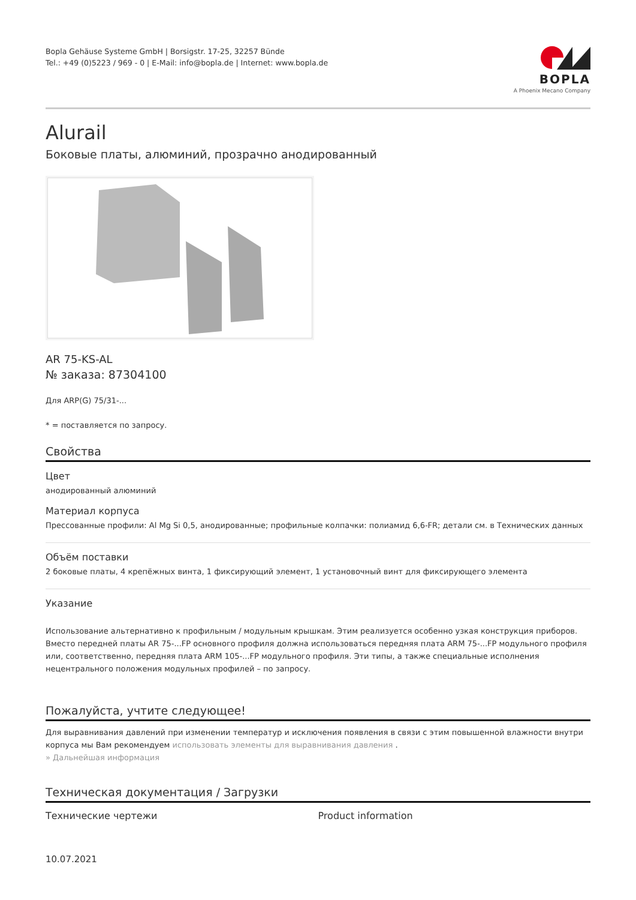Bopla Gehäuse Systeme GmbH | Borsigstr. 17-25, 32257 Bünde
Tel.: +49 (0)5223 / 969 - 0 | E-Mail: info@bopla.de | Internet: www.bopla.de
BOPLA
A Phoenix Mecano Company
Alurail
Боковые платы, алюминий, прозрачно анодированный
AR 75-KS-AL
№ заказа: 87304100
Для ARP(G) 75/31-...
* = поставляется по запросу.
Свойства
Цвет
анодированный алюминий
Материал корпуса
Прессованные профили: Al Mg Si 0,5, анодированные; профильные колпачки: полиамид 6,6-FR; детали см. в Технических данных
Объём поставки
2 боковые платы, 4 крепёжных винта, 1 фиксирующий элемент, 1 установочный винт для фиксирующего элемента
Указание
Использование альтернативно к профильным / модульным крышкам. Этим реализуется особенно узкая конструкция приборов. Вместо передней платы AR 75-...FP основного профиля должна использоваться передняя плата ARM 75-...FP модульного профиля или, соответственно, передняя плата ARM 105-...FP модульного профиля. Эти типы, а также специальные исполнения нецентрального положения модульных профилей – по запросу.
Пожалуйста, учтите следующее!
Для выравнивания давлений при изменении температур и исключения появления в связи с этим повышенной влажности внутри корпуса мы Вам рекомендуем использовать элементы для выравнивания давления .
» Дальнейшая информация
Техническая документация / Загрузки
Технические чертежи Product information
10.07.2021